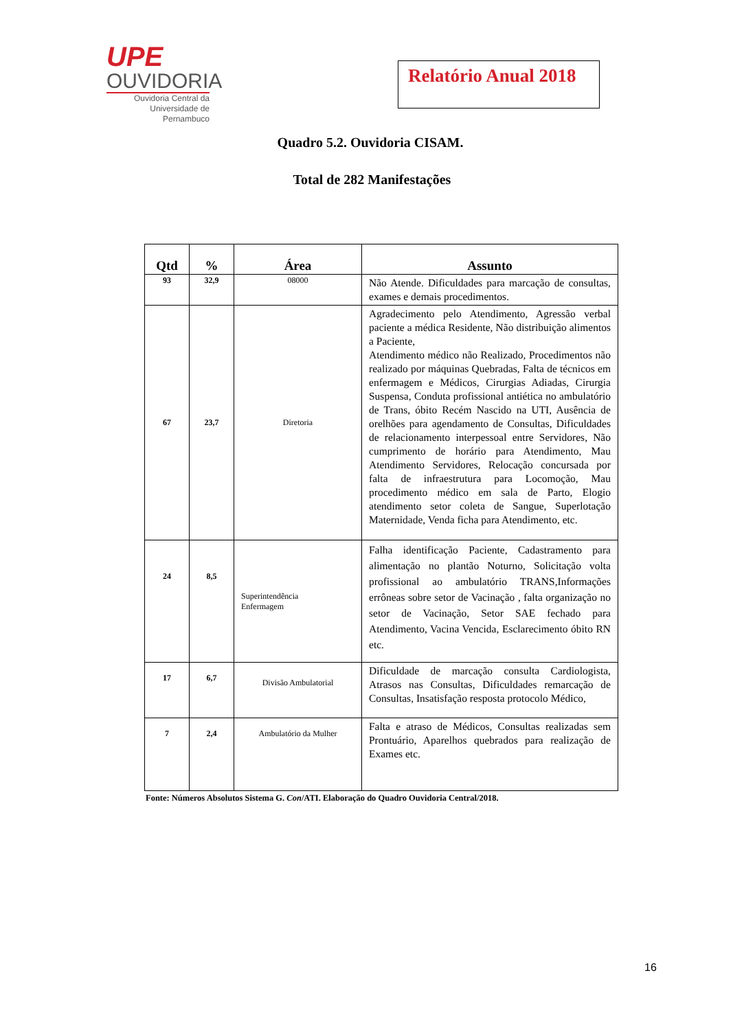UPE
OUVIDORIA
Ouvidoria Central da
Universidade de Pernambuco
Relatório Anual 2018
Quadro 5.2. Ouvidoria CISAM.
Total de 282 Manifestações
| Qtd | % | Área | Assunto |
| --- | --- | --- | --- |
| 93 | 32,9 | 08000 | Não Atende. Dificuldades para marcação de consultas, exames e demais procedimentos. |
| 67 | 23,7 | Diretoria | Agradecimento pelo Atendimento, Agressão verbal paciente a médica Residente, Não distribuição alimentos a Paciente, Atendimento médico não Realizado, Procedimentos não realizado por máquinas Quebradas, Falta de técnicos em enfermagem e Médicos, Cirurgias Adiadas, Cirurgia Suspensa, Conduta profissional antiética no ambulatório de Trans, óbito Recém Nascido na UTI, Ausência de orelhões para agendamento de Consultas, Dificuldades de relacionamento interpessoal entre Servidores, Não cumprimento de horário para Atendimento, Mau Atendimento Servidores, Relocação concursada por falta de infraestrutura para Locomoção, Mau procedimento médico em sala de Parto, Elogio atendimento setor coleta de Sangue, Superlotação Maternidade, Venda ficha para Atendimento, etc. |
| 24 | 8,5 | Superintendência Enfermagem | Falha identificação Paciente, Cadastramento para alimentação no plantão Noturno, Solicitação volta profissional ao ambulatório TRANS,Informações errôneas sobre setor de Vacinação , falta organização no setor de Vacinação, Setor SAE fechado para Atendimento, Vacina Vencida, Esclarecimento óbito RN etc. |
| 17 | 6,7 | Divisão Ambulatorial | Dificuldade de marcação consulta Cardiologista, Atrasos nas Consultas, Dificuldades remarcação de Consultas, Insatisfação resposta protocolo Médico, |
| 7 | 2,4 | Ambulatório da Mulher | Falta e atraso de Médicos, Consultas realizadas sem Prontuário, Aparelhos quebrados para realização de Exames etc. |
Fonte: Números Absolutos Sistema G. Con/ATI. Elaboração do Quadro Ouvidoria Central/2018.
16